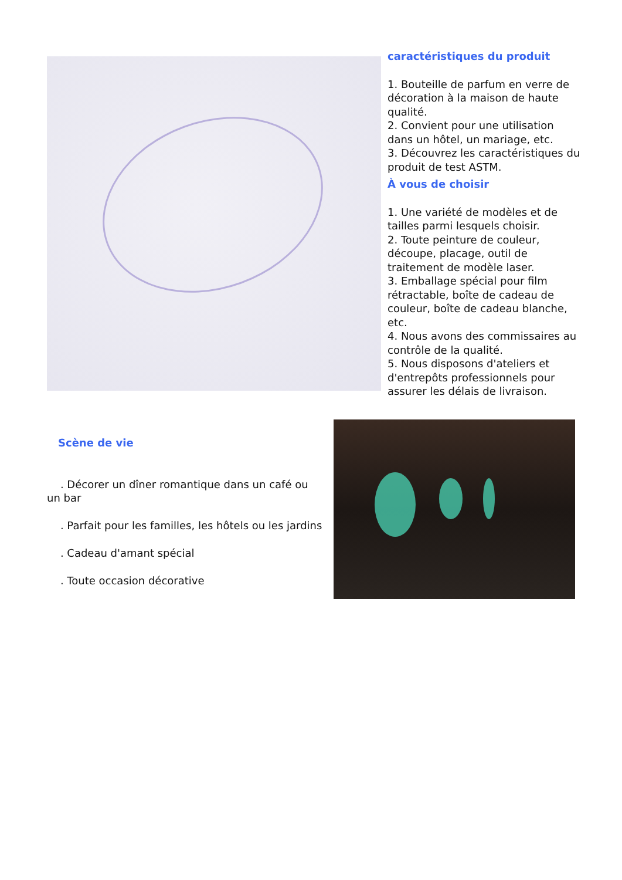caractéristiques du produit
1. Bouteille de parfum en verre de décoration à la maison de haute qualité.
2. Convient pour une utilisation dans un hôtel, un mariage, etc.
3. Découvrez les caractéristiques du produit de test ASTM.
À vous de choisir
1. Une variété de modèles et de tailles parmi lesquels choisir.
2. Toute peinture de couleur, découpe, placage, outil de traitement de modèle laser.
3. Emballage spécial pour film rétractable, boîte de cadeau de couleur, boîte de cadeau blanche, etc.
4. Nous avons des commissaires au contrôle de la qualité.
5. Nous disposons d'ateliers et d'entrepôts professionnels pour assurer les délais de livraison.
Scène de vie
. Décorer un dîner romantique dans un café ou un bar
. Parfait pour les familles, les hôtels ou les jardins
. Cadeau d'amant spécial
. Toute occasion décorative